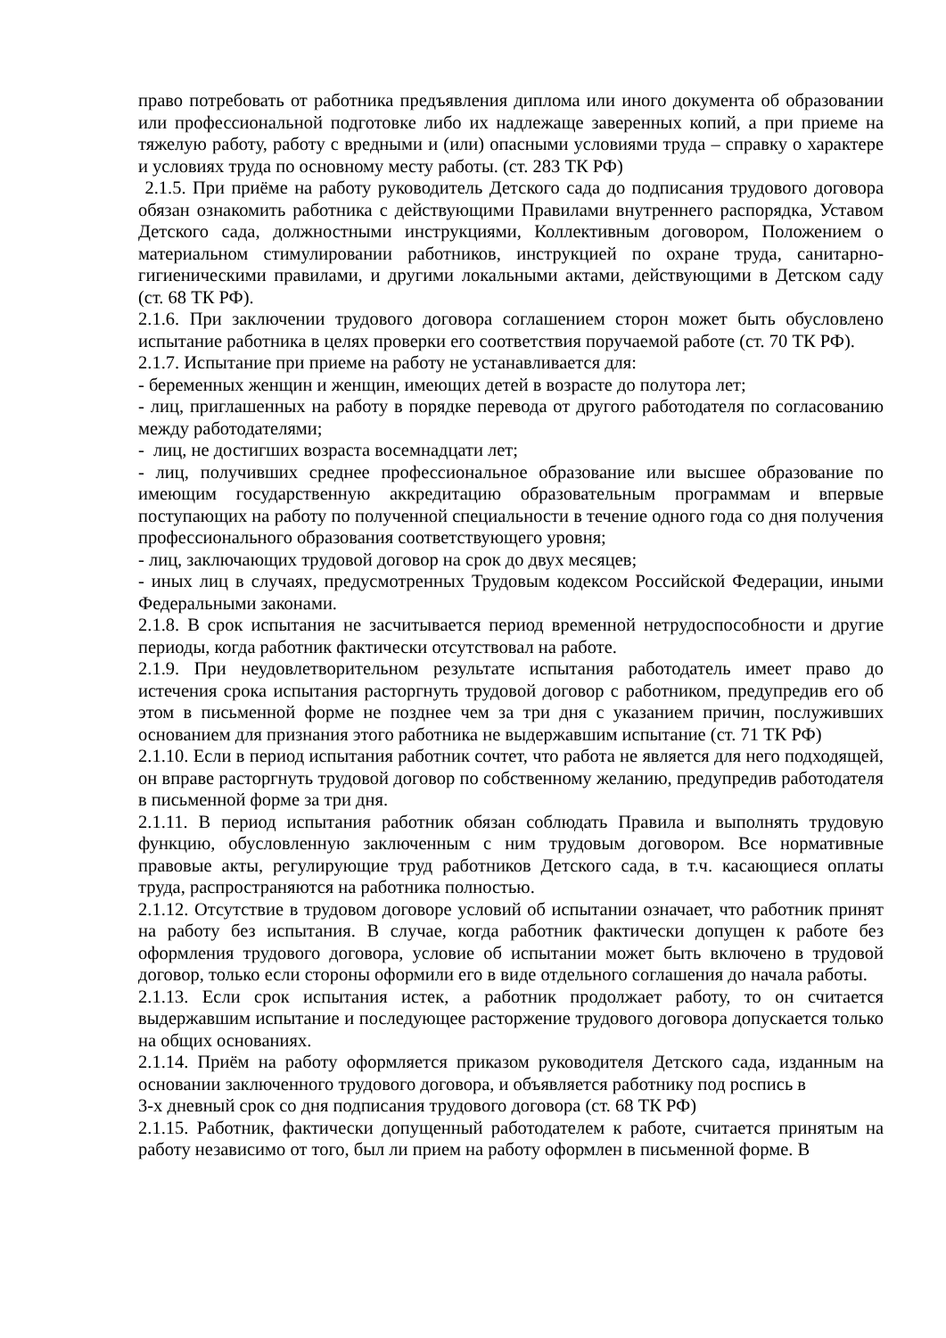право потребовать от работника предъявления диплома или иного документа об образовании или профессиональной подготовке либо их надлежаще заверенных копий, а при приеме на тяжелую работу, работу с вредными и (или) опасными условиями труда – справку о характере и условиях труда по основному месту работы. (ст. 283 ТК РФ)
2.1.5. При приёме на работу руководитель Детского сада до подписания трудового договора обязан ознакомить работника с действующими Правилами внутреннего распорядка, Уставом Детского сада, должностными инструкциями, Коллективным договором, Положением о материальном стимулировании работников, инструкцией по охране труда, санитарно-гигиеническими правилами, и другими локальными актами, действующими в Детском саду (ст. 68 ТК РФ).
2.1.6. При заключении трудового договора соглашением сторон может быть обусловлено испытание работника в целях проверки его соответствия поручаемой работе (ст. 70 ТК РФ).
2.1.7. Испытание при приеме на работу не устанавливается для:
- беременных женщин и женщин, имеющих детей в возрасте до полутора лет;
- лиц, приглашенных на работу в порядке перевода от другого работодателя по согласованию между работодателями;
- лиц, не достигших возраста восемнадцати лет;
- лиц, получивших среднее профессиональное образование или высшее образование по имеющим государственную аккредитацию образовательным программам и впервые поступающих на работу по полученной специальности в течение одного года со дня получения профессионального образования соответствующего уровня;
- лиц, заключающих трудовой договор на срок до двух месяцев;
- иных лиц в случаях, предусмотренных Трудовым кодексом Российской Федерации, иными Федеральными законами.
2.1.8. В срок испытания не засчитывается период временной нетрудоспособности и другие периоды, когда работник фактически отсутствовал на работе.
2.1.9. При неудовлетворительном результате испытания работодатель имеет право до истечения срока испытания расторгнуть трудовой договор с работником, предупредив его об этом в письменной форме не позднее чем за три дня с указанием причин, послуживших основанием для признания этого работника не выдержавшим испытание (ст. 71 ТК РФ)
2.1.10. Если в период испытания работник сочтет, что работа не является для него подходящей, он вправе расторгнуть трудовой договор по собственному желанию, предупредив работодателя в письменной форме за три дня.
2.1.11. В период испытания работник обязан соблюдать Правила и выполнять трудовую функцию, обусловленную заключенным с ним трудовым договором. Все нормативные правовые акты, регулирующие труд работников Детского сада, в т.ч. касающиеся оплаты труда, распространяются на работника полностью.
2.1.12. Отсутствие в трудовом договоре условий об испытании означает, что работник принят на работу без испытания. В случае, когда работник фактически допущен к работе без оформления трудового договора, условие об испытании может быть включено в трудовой договор, только если стороны оформили его в виде отдельного соглашения до начала работы.
2.1.13. Если срок испытания истек, а работник продолжает работу, то он считается выдержавшим испытание и последующее расторжение трудового договора допускается только на общих основаниях.
2.1.14. Приём на работу оформляется приказом руководителя Детского сада, изданным на основании заключенного трудового договора, и объявляется работнику под роспись в
3-х дневный срок со дня подписания трудового договора (ст. 68 ТК РФ)
2.1.15. Работник, фактически допущенный работодателем к работе, считается принятым на работу независимо от того, был ли прием на работу оформлен в письменной форме. В